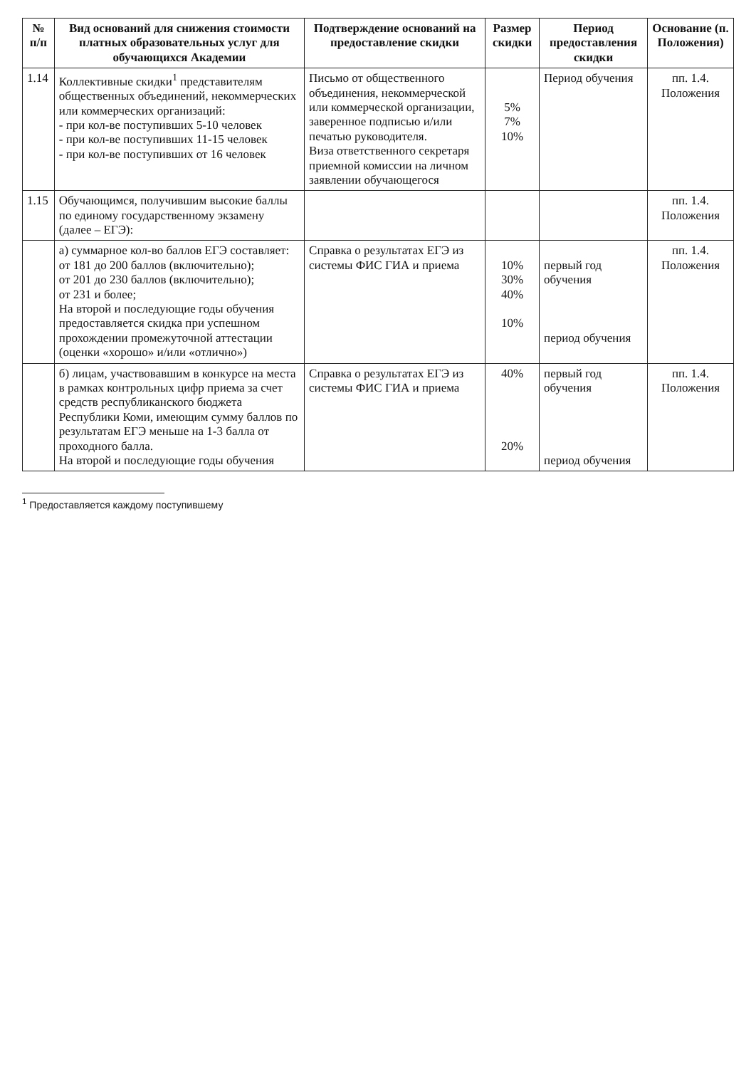| № п/п | Вид оснований для снижения стоимости платных образовательных услуг для обучающихся Академии | Подтверждение оснований на предоставление скидки | Размер скидки | Период предоставления скидки | Основание (п. Положения) |
| --- | --- | --- | --- | --- | --- |
| 1.14 | Коллективные скидки<sup>1</sup> представителям общественных объединений, некоммерческих или коммерческих организаций: - при кол-ве поступивших 5-10 человек - при кол-ве поступивших 11-15 человек - при кол-ве поступивших от 16 человек | Письмо от общественного объединения, некоммерческой или коммерческой организации, заверенное подписью и/или печатью руководителя. Виза ответственного секретаря приемной комиссии на личном заявлении обучающегося | 5% 7% 10% | Период обучения | пп. 1.4. Положения |
| 1.15 | Обучающимся, получившим высокие баллы по единому государственному экзамену (далее – ЕГЭ): | | | | пп. 1.4. Положения |
| | а) суммарное кол-во баллов ЕГЭ составляет: от 181 до 200 баллов (включительно); от 201 до 230 баллов (включительно); от 231 и более; На второй и последующие годы обучения предоставляется скидка при успешном прохождении промежуточной аттестации (оценки «хорошо» и/или «отлично») | Справка о результатах ЕГЭ из системы ФИС ГИА и приема | 10% 30% 40% 10% | первый год обучения период обучения | пп. 1.4. Положения |
| | б) лицам, участвовавшим в конкурсе на места в рамках контрольных цифр приема за счет средств республиканского бюджета Республики Коми, имеющим сумму баллов по результатам ЕГЭ меньше на 1-3 балла от проходного балла. На второй и последующие годы обучения | Справка о результатах ЕГЭ из системы ФИС ГИА и приема | 40% 20% | первый год обучения период обучения | пп. 1.4. Положения |
<sup>1</sup> Предоставляется каждому поступившему